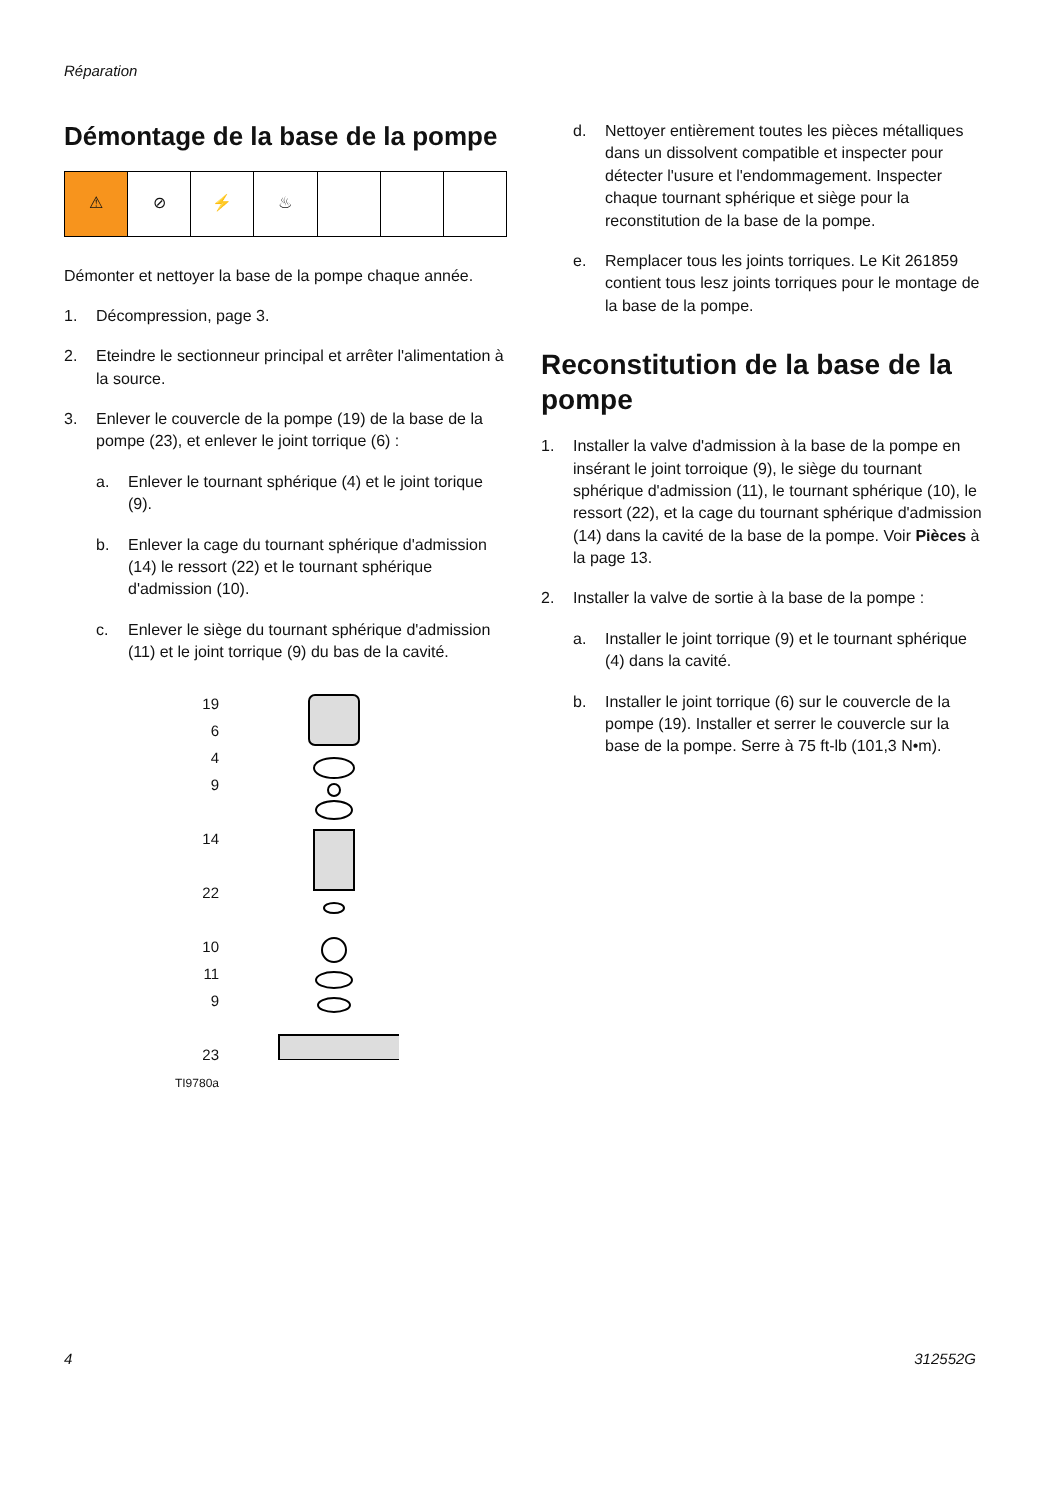Réparation
Démontage de la base de la pompe
⚠ ⊘ ⚡ ♨
Démonter et nettoyer la base de la pompe chaque année.
1. Décompression, page 3.
2. Eteindre le sectionneur principal et arrêter l'alimentation à la source.
3. Enlever le couvercle de la pompe (19) de la base de la pompe (23), et enlever le joint torrique (6) :
a. Enlever le tournant sphérique (4) et le joint torique (9).
b. Enlever la cage du tournant sphérique d'admission (14) le ressort (22) et le tournant sphérique d'admission (10).
c. Enlever le siège du tournant sphérique d'admission (11) et le joint torrique (9) du bas de la cavité.
19
6
4
9
14
22
10
11
9
23
TI9780a
d. Nettoyer entièrement toutes les pièces métalliques dans un dissolvent compatible et inspecter pour détecter l'usure et l'endommagement. Inspecter chaque tournant sphérique et siège pour la reconstitution de la base de la pompe.
e. Remplacer tous les joints torriques. Le Kit 261859 contient tous lesz joints torriques pour le montage de la base de la pompe.
Reconstitution de la base de la pompe
1. Installer la valve d'admission à la base de la pompe en insérant le joint torroique (9), le siège du tournant sphérique d'admission (11), le tournant sphérique (10), le ressort (22), et la cage du tournant sphérique d'admission (14) dans la cavité de la base de la pompe. Voir Pièces à la page 13.
2. Installer la valve de sortie à la base de la pompe :
a. Installer le joint torrique (9) et le tournant sphérique (4) dans la cavité.
b. Installer le joint torrique (6) sur le couvercle de la pompe (19). Installer et serrer le couvercle sur la base de la pompe. Serre à 75 ft-lb (101,3 N•m).
4 312552G